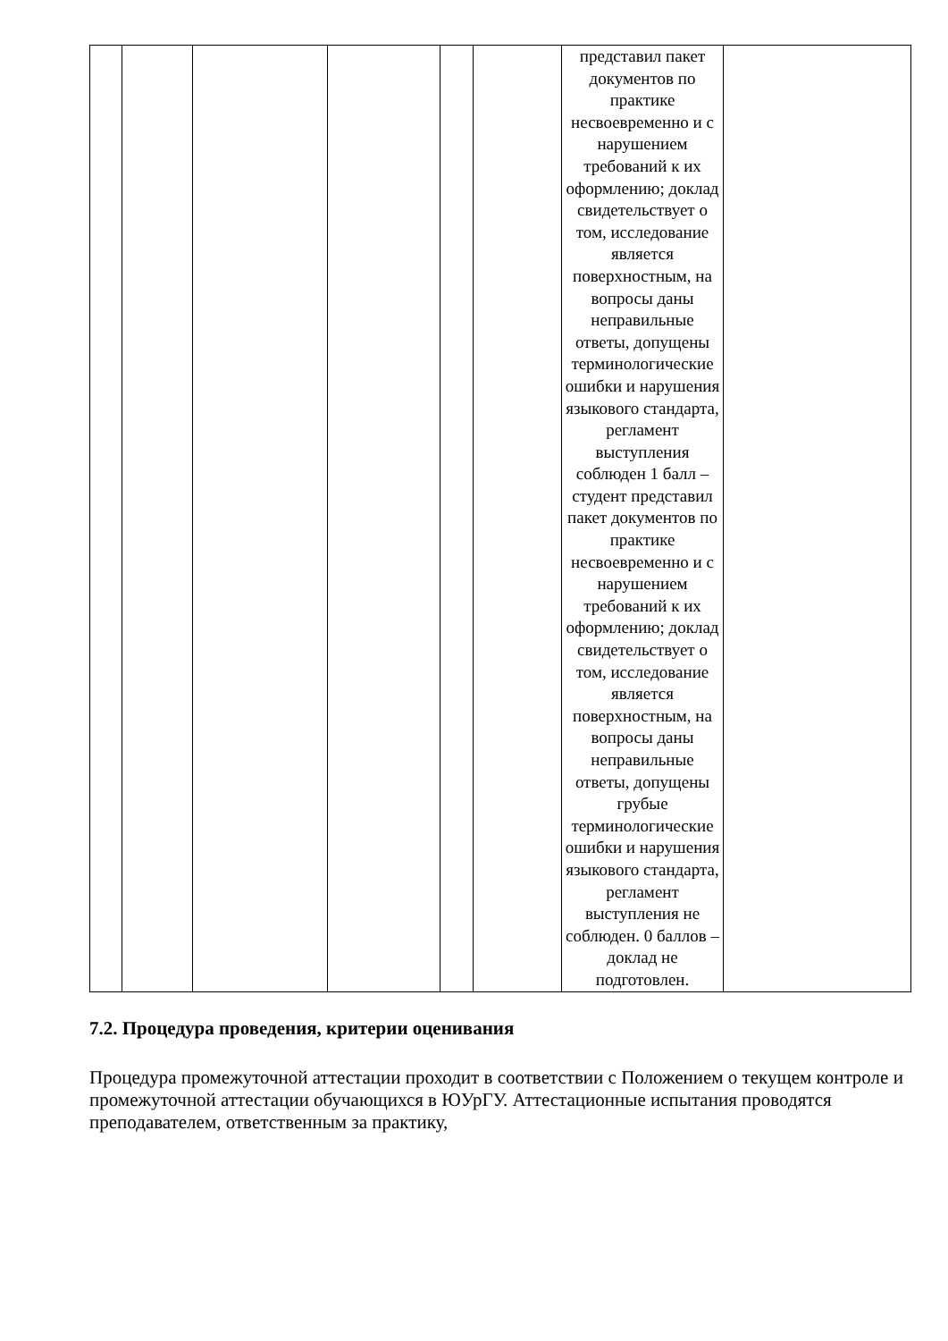| | | | | | | представил пакет документов по практике несвоевременно и с нарушением требований к их оформлению; доклад свидетельствует о том, исследование является поверхностным, на вопросы даны неправильные ответы, допущены терминологические ошибки и нарушения языкового стандарта, регламент выступления соблюден 1 балл – студент представил пакет документов по практике несвоевременно и с нарушением требований к их оформлению; доклад свидетельствует о том, исследование является поверхностным, на вопросы даны неправильные ответы, допущены грубые терминологические ошибки и нарушения языкового стандарта, регламент выступления не соблюден. 0 баллов – доклад не подготовлен. | |
7.2. Процедура проведения, критерии оценивания
Процедура промежуточной аттестации проходит в соответствии с Положением о текущем контроле и промежуточной аттестации обучающихся в ЮУрГУ. Аттестационные испытания проводятся преподавателем, ответственным за практику,